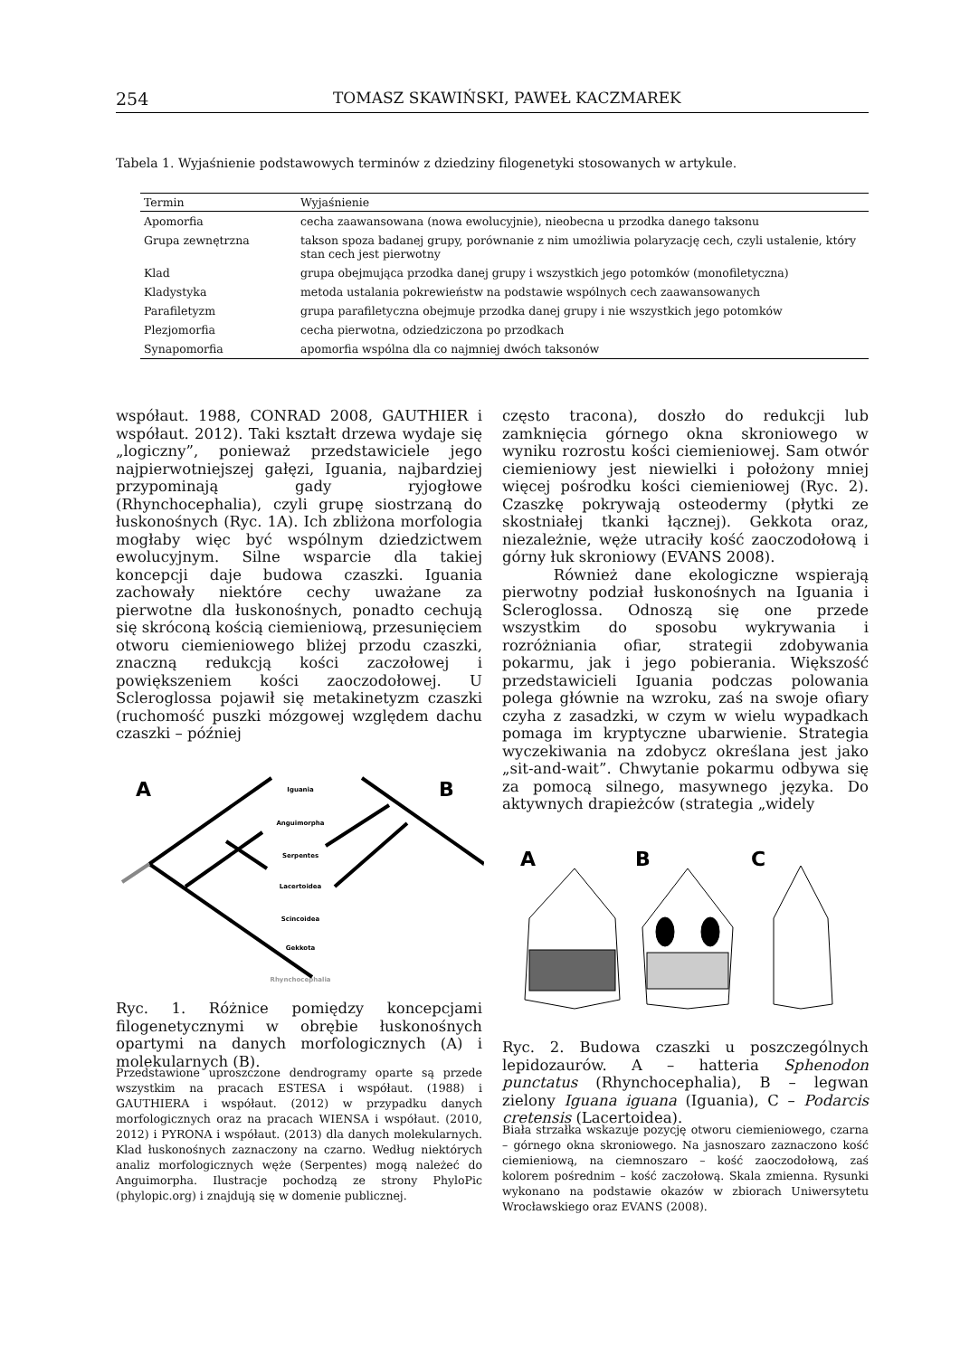254 TOMASZ SKAWIŃSKI, PAWEŁ KACZMAREK
Tabela 1. Wyjaśnienie podstawowych terminów z dziedziny filogenetyki stosowanych w artykule.
| Termin | Wyjaśnienie |
| --- | --- |
| Apomorfia | cecha zaawansowana (nowa ewolucyjnie), nieobecna u przodka danego taksonu |
| Grupa zewnętrzna | takson spoza badanej grupy, porównanie z nim umożliwia polaryzację cech, czyli ustalenie, który stan cech jest pierwotny |
| Klad | grupa obejmująca przodka danej grupy i wszystkich jego potomków (monofiletyczna) |
| Kladystyka | metoda ustalania pokrewieństw na podstawie wspólnych cech zaawansowanych |
| Parafiletyzm | grupa parafiletyczna obejmuje przodka danej grupy i nie wszystkich jego potomków |
| Plezjomorfia | cecha pierwotna, odziedziczona po przodkach |
| Synapomorfia | apomorfia wspólna dla co najmniej dwóch taksonów |
współaut. 1988, CONRAD 2008, GAUTHIER i współaut. 2012). Taki kształt drzewa wydaje się „logiczny”, ponieważ przedstawiciele jego najpierwotniejszej gałęzi, Iguania, najbardziej przypominają gady ryjogłowe (Rhynchocephalia), czyli grupę siostrzaną do łuskonośnych (Ryc. 1A). Ich zbliżona morfologia mogłaby więc być wspólnym dziedzictwem ewolucyjnym. Silne wsparcie dla takiej koncepcji daje budowa czaszki. Iguania zachowały niektóre cechy uważane za pierwotne dla łuskonośnych, ponadto cechują się skróconą kością ciemieniową, przesunięciem otworu ciemieniowego bliżej przodu czaszki, znaczną redukcją kości zaczołowej i powiększeniem kości zaoczodołowej. U Scleroglossa pojawił się metakinetyzm czaszki (ruchomość puszki mózgowej względem dachu czaszki – później
A
B
Iguania
Anguimorpha
Serpentes
Lacertoidea
Scincoidea
Gekkota
Rhynchocephalia
Ryc. 1. Różnice pomiędzy koncepcjami filogenetycznymi w obrębie łuskonośnych opartymi na danych morfologicznych (A) i molekularnych (B).
Przedstawione uproszczone dendrogramy oparte są przede wszystkim na pracach ESTESA i współaut. (1988) i GAUTHIERA i współaut. (2012) w przypadku danych morfologicznych oraz na pracach WIENSA i współaut. (2010, 2012) i PYRONA i współaut. (2013) dla danych molekularnych. Klad łuskonośnych zaznaczony na czarno. Według niektórych analiz morfologicznych węże (Serpentes) mogą należeć do Anguimorpha. Ilustracje pochodzą ze strony PhyloPic (phylopic.org) i znajdują się w domenie publicznej.
często tracona), doszło do redukcji lub zamknięcia górnego okna skroniowego w wyniku rozrostu kości ciemieniowej. Sam otwór ciemieniowy jest niewielki i położony mniej więcej pośrodku kości ciemieniowej (Ryc. 2). Czaszkę pokrywają osteodermy (płytki ze skostniałej tkanki łącznej). Gekkota oraz, niezależnie, węże utraciły kość zaoczodołową i górny łuk skroniowy (EVANS 2008).
Również dane ekologiczne wspierają pierwotny podział łuskonośnych na Iguania i Scleroglossa. Odnoszą się one przede wszystkim do sposobu wykrywania i rozróżniania ofiar, strategii zdobywania pokarmu, jak i jego pobierania. Większość przedstawicieli Iguania podczas polowania polega głównie na wzroku, zaś na swoje ofiary czyha z zasadzki, w czym w wielu wypadkach pomaga im kryptyczne ubarwienie. Strategia wyczekiwania na zdobycz określana jest jako „sit-and-wait”. Chwytanie pokarmu odbywa się za pomocą silnego, masywnego języka. Do aktywnych drapieżców (strategia „widely
A
B
C
Ryc. 2. Budowa czaszki u poszczególnych lepidozaurów. A – hatteria Sphenodon punctatus (Rhynchocephalia), B – legwan zielony Iguana iguana (Iguania), C – Podarcis cretensis (Lacertoidea).
Biała strzałka wskazuje pozycję otworu ciemieniowego, czarna – górnego okna skroniowego. Na jasnoszaro zaznaczono kość ciemieniową, na ciemnoszaro – kość zaoczodołową, zaś kolorem pośrednim – kość zaczołową. Skala zmienna. Rysunki wykonano na podstawie okazów w zbiorach Uniwersytetu Wrocławskiego oraz EVANS (2008).